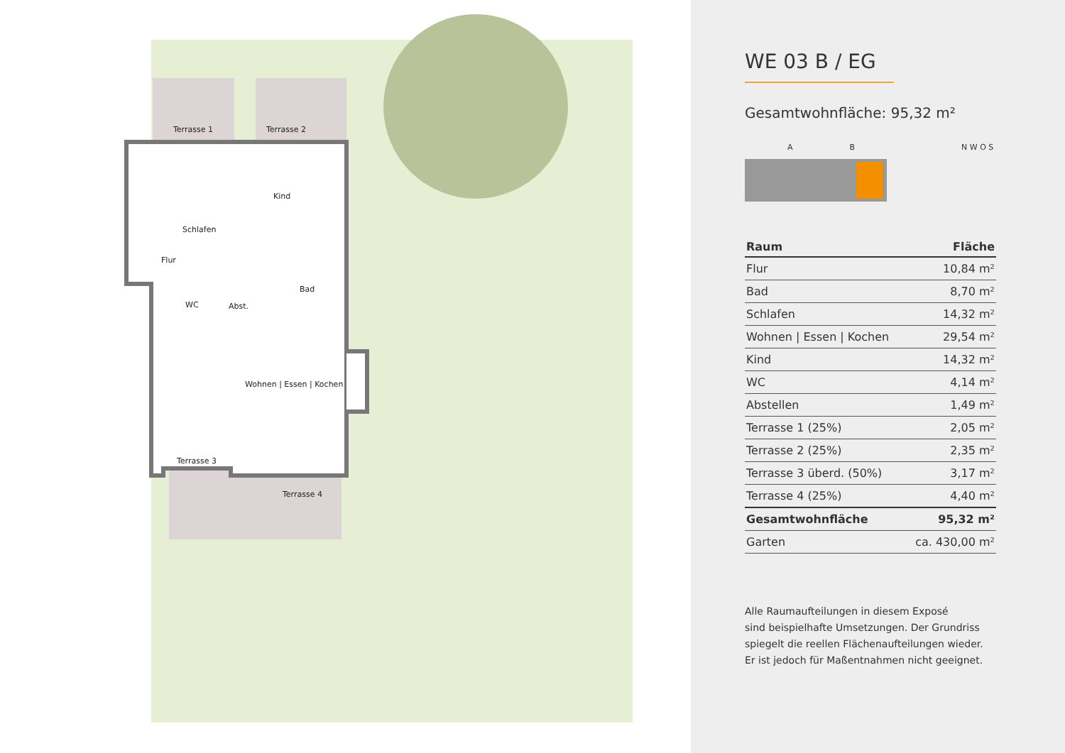Terrasse 1 Terrasse 2
Kind
Schlafen
Flur
Bad
WC Abst.
Wohnen | Essen | Kochen
Terrasse 3
Terrasse 4
WE 03 B / EG
Gesamtwohnfläche: 95,32 m²
A B N W O S
| Raum | Fläche |
| --- | --- |
| Flur | 10,84 m² |
| Bad | 8,70 m² |
| Schlafen | 14,32 m² |
| Wohnen / Essen / Kochen | 29,54 m² |
| Kind | 14,32 m² |
| WC | 4,14 m² |
| Abstellen | 1,49 m² |
| Terrasse 1 (25%) | 2,05 m² |
| Terrasse 2 (25%) | 2,35 m² |
| Terrasse 3 überd. (50%) | 3,17 m² |
| Terrasse 4 (25%) | 4,40 m² |
| Gesamtwohnfläche | 95,32 m² |
| Garten | ca. 430,00 m² |
Alle Raumaufteilungen in diesem Exposé
sind beispielhafte Umsetzungen. Der Grundriss
spiegelt die reellen Flächenaufteilungen wieder.
Er ist jedoch für Maßentnahmen nicht geeignet.